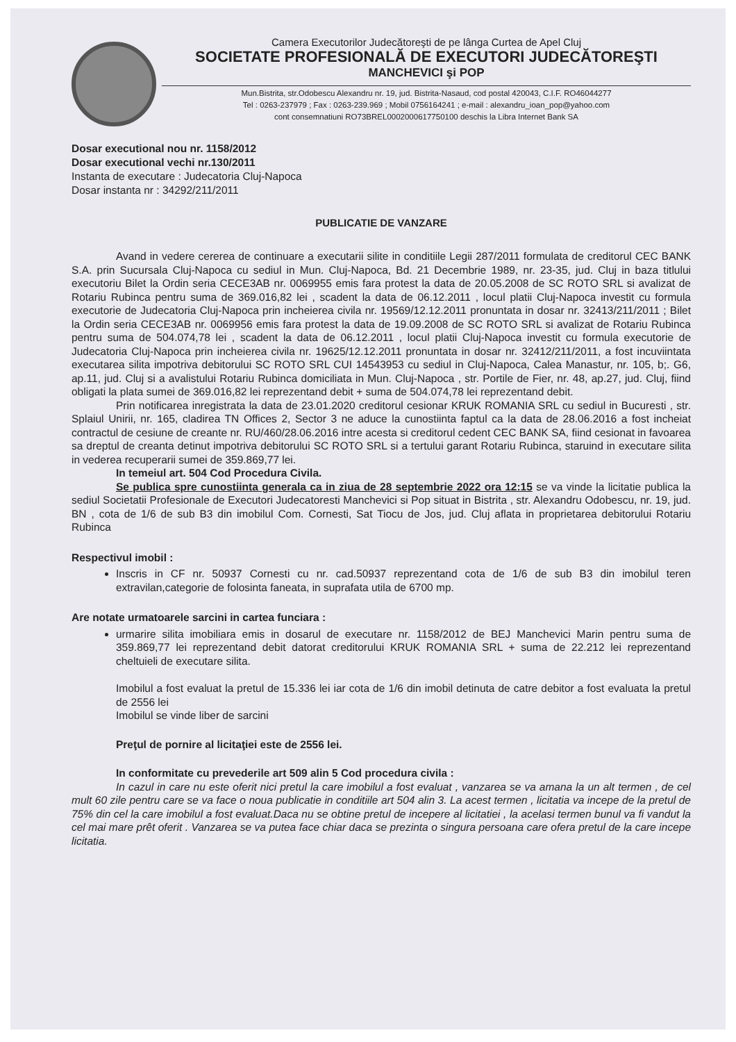Camera Executorilor Judecătoreşti de pe lânga Curtea de Apel Cluj
SOCIETATE PROFESIONALĂ DE EXECUTORI JUDECĂTOREŞTI
MANCHEVICI şi POP
Mun.Bistrita, str.Odobescu Alexandru nr. 19, jud. Bistrita-Nasaud, cod postal 420043, C.I.F. RO46044277
Tel : 0263-237979 ; Fax : 0263-239.969 ; Mobil 0756164241 ; e-mail : alexandru_ioan_pop@yahoo.com
cont consemnatiuni RO73BREL0002000617750100 deschis la Libra Internet Bank SA
Dosar executional nou nr. 1158/2012
Dosar executional vechi nr.130/2011
Instanta de executare : Judecatoria Cluj-Napoca
Dosar instanta nr : 34292/211/2011
PUBLICATIE DE VANZARE
Avand in vedere cererea de continuare a executarii silite in conditiile Legii 287/2011 formulata de creditorul CEC BANK S.A. prin Sucursala Cluj-Napoca cu sediul in Mun. Cluj-Napoca, Bd. 21 Decembrie 1989, nr. 23-35, jud. Cluj in baza titlului executoriu Bilet la Ordin seria CECE3AB nr. 0069955 emis fara protest la data de 20.05.2008 de SC ROTO SRL si avalizat de Rotariu Rubinca pentru suma de 369.016,82 lei , scadent la data de 06.12.2011 , locul platii Cluj-Napoca investit cu formula executorie de Judecatoria Cluj-Napoca prin incheierea civila nr. 19569/12.12.2011 pronuntata in dosar nr. 32413/211/2011 ; Bilet la Ordin seria CECE3AB nr. 0069956 emis fara protest la data de 19.09.2008 de SC ROTO SRL si avalizat de Rotariu Rubinca pentru suma de 504.074,78 lei , scadent la data de 06.12.2011 , locul platii Cluj-Napoca investit cu formula executorie de Judecatoria Cluj-Napoca prin incheierea civila nr. 19625/12.12.2011 pronuntata in dosar nr. 32412/211/2011, a fost incuviintata executarea silita impotriva debitorului SC ROTO SRL CUI 14543953 cu sediul in Cluj-Napoca, Calea Manastur, nr. 105, b;. G6, ap.11, jud. Cluj si a avalistului Rotariu Rubinca domiciliata in Mun. Cluj-Napoca , str. Portile de Fier, nr. 48, ap.27, jud. Cluj, fiind obligati la plata sumei de 369.016,82 lei reprezentand debit + suma de 504.074,78 lei reprezentand debit.
Prin notificarea inregistrata la data de 23.01.2020 creditorul cesionar KRUK ROMANIA SRL cu sediul in Bucuresti , str. Splaiul Unirii, nr. 165, cladirea TN Offices 2, Sector 3 ne aduce la cunostiinta faptul ca la data de 28.06.2016 a fost incheiat contractul de cesiune de creante nr. RU/460/28.06.2016 intre acesta si creditorul cedent CEC BANK SA, fiind cesionat in favoarea sa dreptul de creanta detinut impotriva debitorului SC ROTO SRL si a tertului garant Rotariu Rubinca, staruind in executare silita in vederea recuperarii sumei de 359.869,77 lei.
In temeiul art. 504 Cod Procedura Civila.
Se publica spre cunostiinta generala ca in ziua de 28 septembrie 2022 ora 12:15 se va vinde la licitatie publica la sediul Societatii Profesionale de Executori Judecatoresti Manchevici si Pop situat in Bistrita , str. Alexandru Odobescu, nr. 19, jud. BN , cota de 1/6 de sub B3 din imobilul Com. Cornesti, Sat Tiocu de Jos, jud. Cluj aflata in proprietarea debitorului Rotariu Rubinca
Respectivul imobil :
Inscris in CF nr. 50937 Cornesti cu nr. cad.50937 reprezentand cota de 1/6 de sub B3 din imobilul teren extravilan,categorie de folosinta faneata, in suprafata utila de 6700 mp.
Are notate urmatoarele sarcini in cartea funciara :
urmarire silita imobiliara emis in dosarul de executare nr. 1158/2012 de BEJ Manchevici Marin pentru suma de 359.869,77 lei reprezentand debit datorat creditorului KRUK ROMANIA SRL + suma de 22.212 lei reprezentand cheltuieli de executare silita.
Imobilul a fost evaluat la pretul de 15.336 lei iar cota de 1/6 din imobil detinuta de catre debitor a fost evaluata la pretul de 2556 lei
Imobilul se vinde liber de sarcini
Preţul de pornire al licitaţiei este de 2556 lei.
In conformitate cu prevederile art 509 alin 5 Cod procedura civila :
In cazul in care nu este oferit nici pretul la care imobilul a fost evaluat , vanzarea se va amana la un alt termen , de cel mult 60 zile pentru care se va face o noua publicatie in conditiile art 504 alin 3. La acest termen , licitatia va incepe de la pretul de 75% din cel la care imobilul a fost evaluat.Daca nu se obtine pretul de incepere al licitatiei , la acelasi termen bunul va fi vandut la cel mai mare prêt oferit . Vanzarea se va putea face chiar daca se prezinta o singura persoana care ofera pretul de la care incepe licitatia.